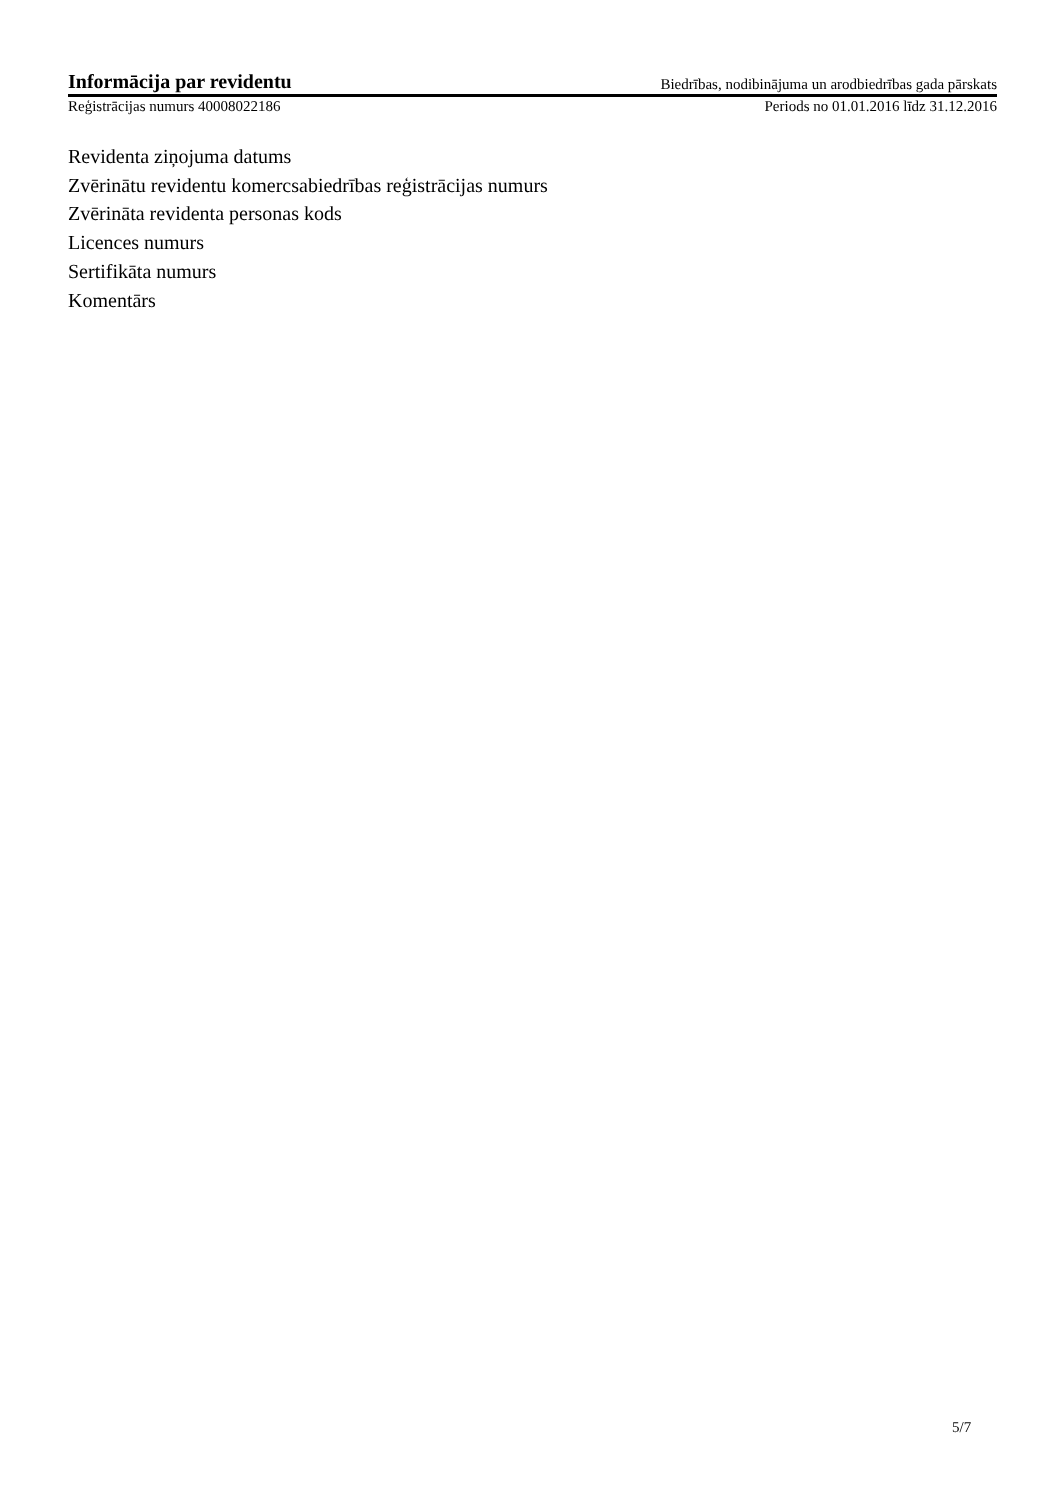Informācija par revidentu Biedrības, nodibinājuma un arodbiedrības gada pārskats
Reģistrācijas numurs 40008022186 Periods no 01.01.2016 līdz 31.12.2016
Revidenta ziņojuma datums
Zvērinātu revidentu komercsabiedrības reģistrācijas numurs
Zvērināta revidenta personas kods
Licences numurs
Sertifikāta numurs
Komentārs
5/7